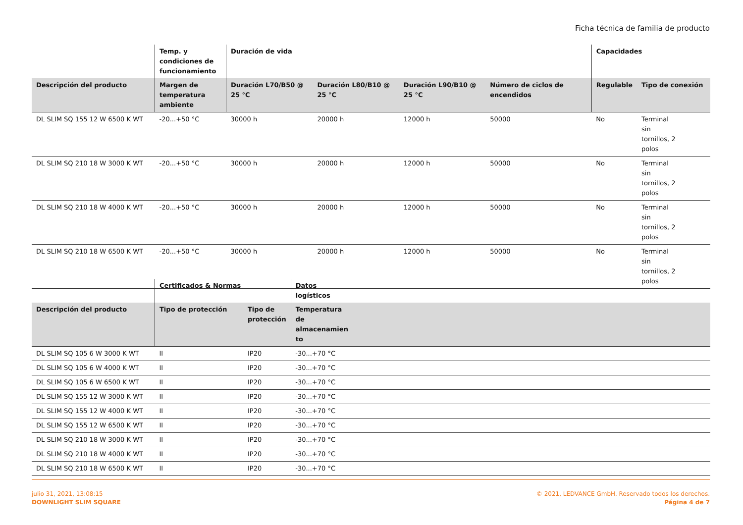Ficha técnica de familia de producto
| | Temp. y condiciones de funcionamiento | Duración de vida | | | | Capacidades | |
| --- | --- | --- | --- | --- | --- | --- | --- |
| Descripción del producto | Margen de temperatura ambiente | Duración L70/B50 @ 25 °C | Duración L80/B10 @ 25 °C | Duración L90/B10 @ 25 °C | Número de ciclos de encendidos | Regulable | Tipo de conexión |
| DL SLIM SQ 155 12 W 6500 K WT | -20...+50 °C | 30000 h | 20000 h | 12000 h | 50000 | No | Terminal sin tornillos, 2 polos |
| DL SLIM SQ 210 18 W 3000 K WT | -20...+50 °C | 30000 h | 20000 h | 12000 h | 50000 | No | Terminal sin tornillos, 2 polos |
| DL SLIM SQ 210 18 W 4000 K WT | -20...+50 °C | 30000 h | 20000 h | 12000 h | 50000 | No | Terminal sin tornillos, 2 polos |
| DL SLIM SQ 210 18 W 6500 K WT | -20...+50 °C | 30000 h | 20000 h | 12000 h | 50000 | No | Terminal sin tornillos, 2 polos |
| | Certificados & Normas | | Datos logísticos | |
| --- | --- | --- | --- | --- |
| Descripción del producto | Tipo de protección | Tipo de protección | Temperatura de almacenamien to | |
| DL SLIM SQ 105 6 W 3000 K WT | II | IP20 | -30...+70 °C | |
| DL SLIM SQ 105 6 W 4000 K WT | II | IP20 | -30...+70 °C | |
| DL SLIM SQ 105 6 W 6500 K WT | II | IP20 | -30...+70 °C | |
| DL SLIM SQ 155 12 W 3000 K WT | II | IP20 | -30...+70 °C | |
| DL SLIM SQ 155 12 W 4000 K WT | II | IP20 | -30...+70 °C | |
| DL SLIM SQ 155 12 W 6500 K WT | II | IP20 | -30...+70 °C | |
| DL SLIM SQ 210 18 W 3000 K WT | II | IP20 | -30...+70 °C | |
| DL SLIM SQ 210 18 W 4000 K WT | II | IP20 | -30...+70 °C | |
| DL SLIM SQ 210 18 W 6500 K WT | II | IP20 | -30...+70 °C | |
julio 31, 2021, 13:08:15
DOWNLIGHT SLIM SQUARE
© 2021, LEDVANCE GmbH. Reservado todos los derechos.
Página 4 de 7